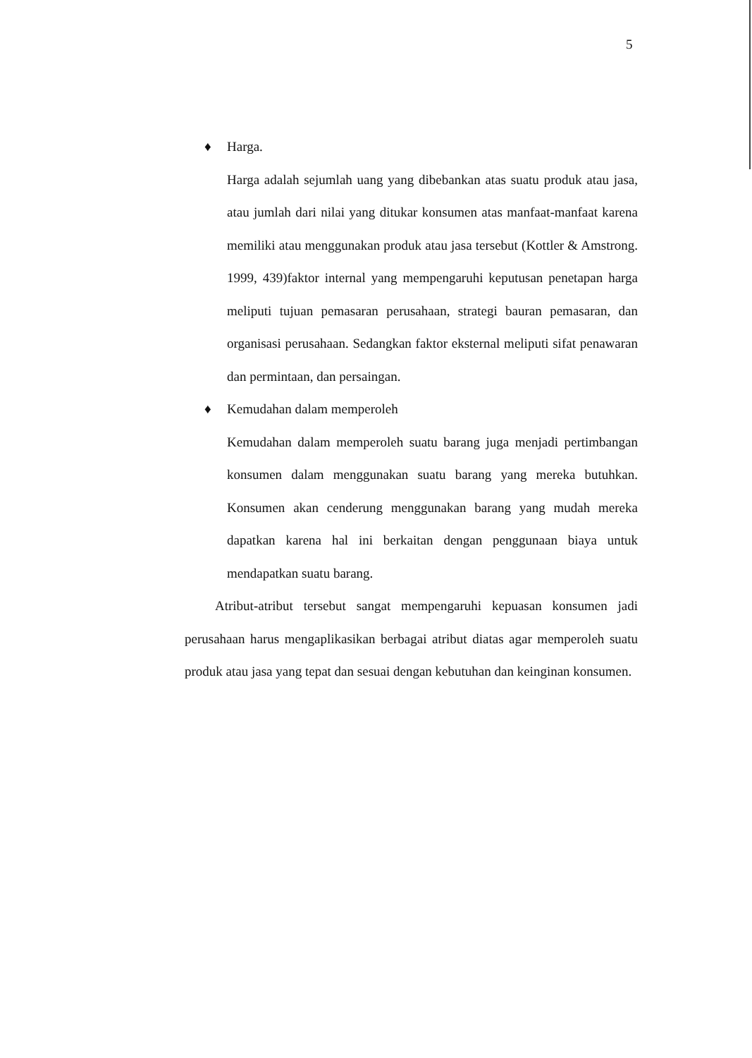5
♦ Harga.
Harga adalah sejumlah uang yang dibebankan atas suatu produk atau jasa, atau jumlah dari nilai yang ditukar konsumen atas manfaat-manfaat karena memiliki atau menggunakan produk atau jasa tersebut (Kottler & Amstrong. 1999, 439)faktor internal yang mempengaruhi keputusan penetapan harga meliputi tujuan pemasaran perusahaan, strategi bauran pemasaran, dan organisasi perusahaan. Sedangkan faktor eksternal meliputi sifat penawaran dan permintaan, dan persaingan.
♦ Kemudahan dalam memperoleh
Kemudahan dalam memperoleh suatu barang juga menjadi pertimbangan konsumen dalam menggunakan suatu barang yang mereka butuhkan. Konsumen akan cenderung menggunakan barang yang mudah mereka dapatkan karena hal ini berkaitan dengan penggunaan biaya untuk mendapatkan suatu barang.
Atribut-atribut tersebut sangat mempengaruhi kepuasan konsumen jadi perusahaan harus mengaplikasikan berbagai atribut diatas agar memperoleh suatu produk atau jasa yang tepat dan sesuai dengan kebutuhan dan keinginan konsumen.